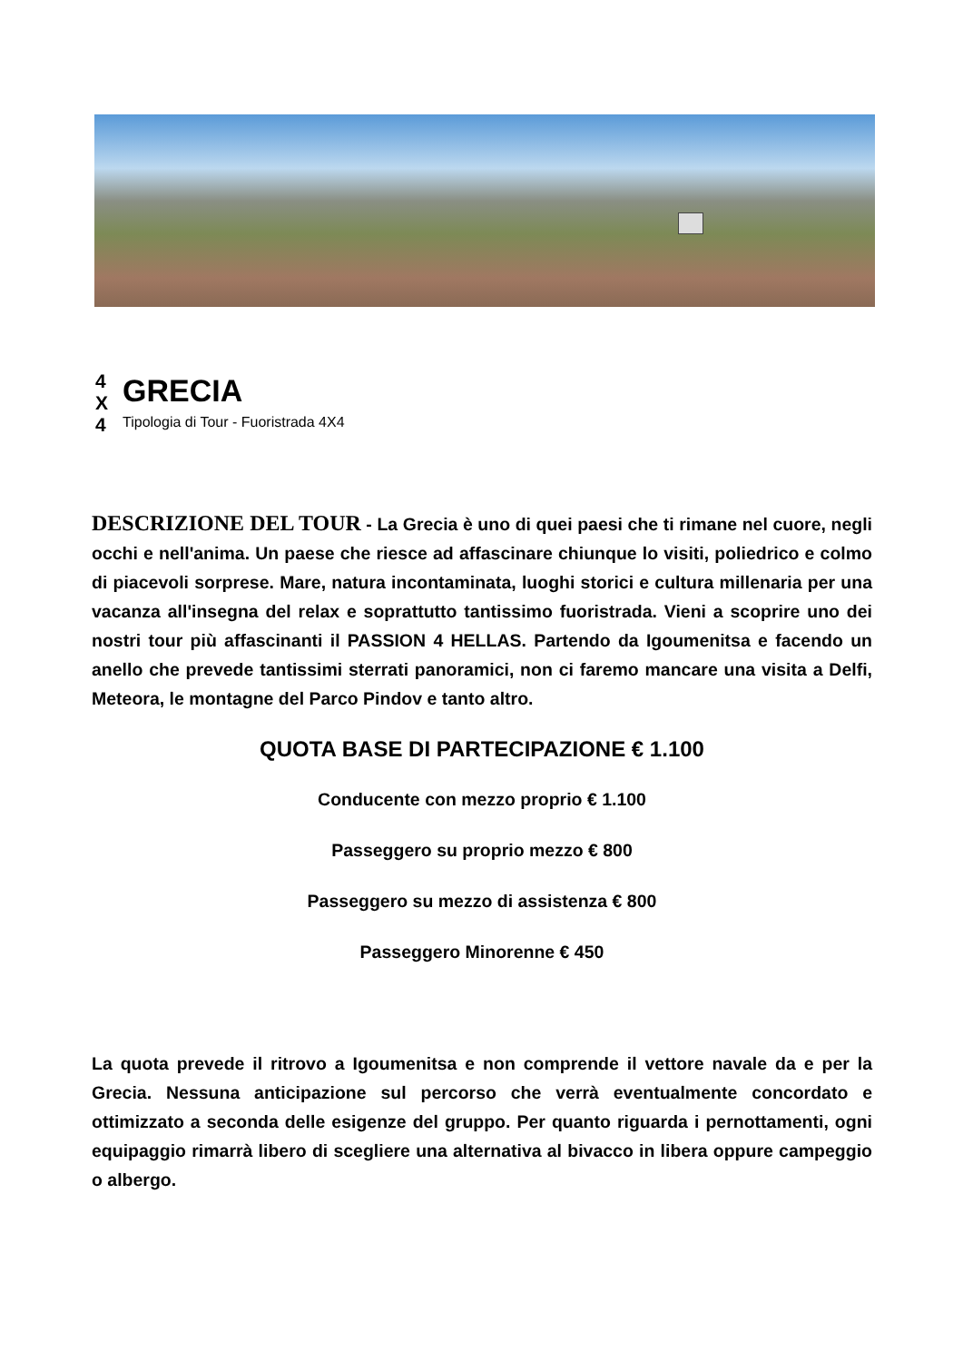4
X
4
GRECIA
Tipologia di Tour - Fuoristrada 4X4
DESCRIZIONE DEL TOUR - La Grecia è uno di quei paesi che ti rimane nel cuore, negli occhi e nell'anima. Un paese che riesce ad affascinare chiunque lo visiti, poliedrico e colmo di piacevoli sorprese. Mare, natura incontaminata, luoghi storici e cultura millenaria per una vacanza all'insegna del relax e soprattutto tantissimo fuoristrada. Vieni a scoprire uno dei nostri tour più affascinanti il PASSION 4 HELLAS. Partendo da Igoumenitsa e facendo un anello che prevede tantissimi sterrati panoramici, non ci faremo mancare una visita a Delfi, Meteora, le montagne del Parco Pindov e tanto altro.
QUOTA BASE DI PARTECIPAZIONE € 1.100
Conducente con mezzo proprio € 1.100
Passeggero su proprio mezzo € 800
Passeggero su mezzo di assistenza € 800
Passeggero Minorenne € 450
La quota prevede il ritrovo a Igoumenitsa e non comprende il vettore navale da e per la Grecia. Nessuna anticipazione sul percorso che verrà eventualmente concordato e ottimizzato a seconda delle esigenze del gruppo. Per quanto riguarda i pernottamenti, ogni equipaggio rimarrà libero di scegliere una alternativa al bivacco in libera oppure campeggio o albergo.